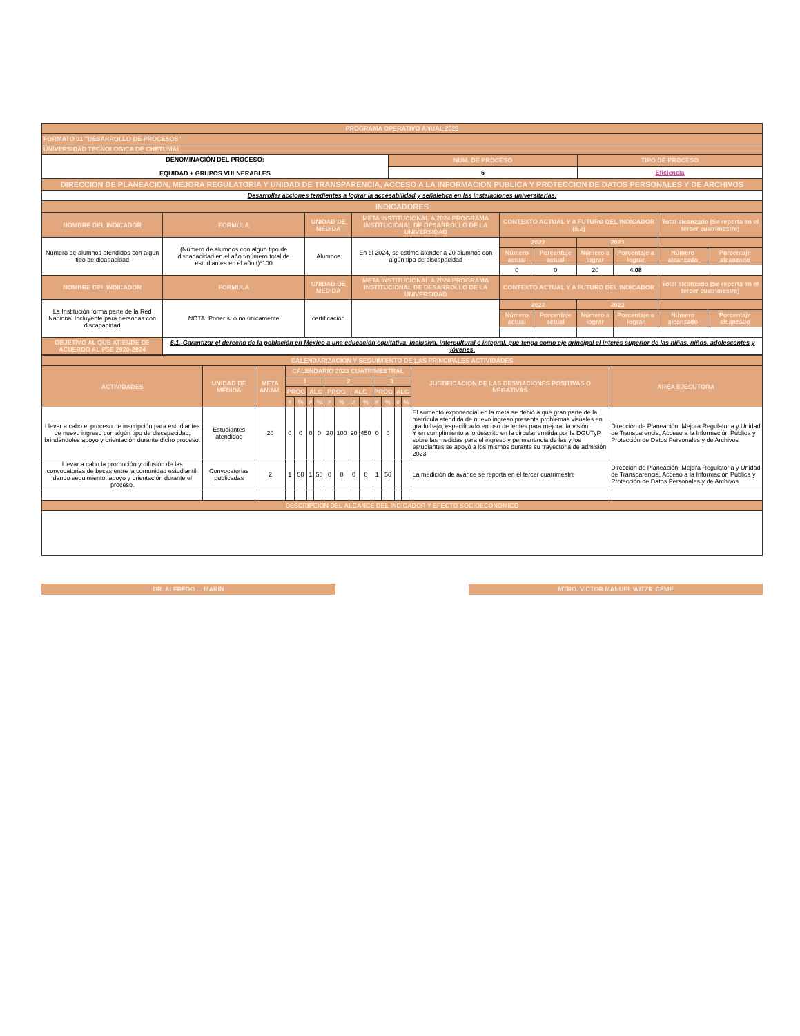| PROGRAMA OPERATIVO ANUAL 2023 | | |
| FORMATO 01 "DESARROLLO DE PROCESOS" | | |
| UNIVERSIDAD TECNOLOGICA DE CHETUMAL | | |
| DENOMINACIÓN DEL PROCESO: EQUIDAD + GRUPOS VULNERABLES | NUM. DE PROCESO | TIPO DE PROCESO |
| | 6 | Eficiencia |
| DIRECCION DE PLANEACION, MEJORA REGULATORIA Y UNIDAD DE TRANSPARENCIA, ACCESO A LA INFORMACION PUBLICA Y PROTECCION DE DATOS PERSONALES Y DE ARCHIVOS | | |
| Desarrollar acciones tendientes a lograr la accesabilidad y señalética en las instalaciones universitarias. | | |
| INDICADORES | | |
| NOMBRE DEL INDICADOR | FORMULA | UNIDAD DE MEDIDA | META INSTITUCIONAL A 2024 PROGRAMA INSTITUCIONAL DE DESARROLLO DE LA UNIVERSIDAD | CONTEXTO ACTUAL Y A FUTURO DEL INDICADOR (5.2) | | | | Total alcanzado (Se reporta en el tercer cuatrimestre) | |
| --- | --- | --- | --- | --- | --- | --- | --- | --- | --- |
| Número de alumnos atendidos con algun tipo de dicapacidad | (Número de alumnos con algun tipo de discapacidad en el año t/número total de estudiantes en el año t)*100 | Alumnos | En el 2024, se estima atender a 20 alumnos con algún tipo de discapacidad | 2022 | | 2023 | | | |
| | | | | Número actual | Porcentaje actual | Número a lograr | Porcentaje a lograr | Número alcanzado | Porcentaje alcanzado |
| | | | | 0 | 0 | 20 | 4.08 | | |
| NOMBRE DEL INDICADOR | FORMULA | UNIDAD DE MEDIDA | META INSTITUCIONAL A 2024 PROGRAMA INSTITUCIONAL DE DESARROLLO DE LA UNIVERSIDAD | CONTEXTO ACTUAL Y A FUTURO DEL INDICADOR | | | | Total alcanzado (Se reporta en el tercer cuatrimestre) | |
| La Institución forma parte de la Red Nacional Incluyente para personas con discapacidad | NOTA: Poner sí o no únicamente | certificación | | 2022 | | 2023 | | | |
| | | | | Número actual | Porcentaje actual | Número a lograr | Porcentaje a lograr | Número alcanzado | Porcentaje alcanzado |
| OBJETIVO AL QUE ATIENDE DE ACUERDO AL PSE 2020-2024 | 6.1.-Garantizar el derecho de la población en México a una educación equitativa, inclusiva, intercultural e integral, que tenga como eje principal el interés superior de las niñas, niños, adolescentes y jóvenes. | | | | | | | | |
| CALENDARIZACION Y SEGUIMIENTO DE LAS PRINCIPALES ACTIVIDADES | | | | | | | | | | | | | | | | |
| --- | --- | --- | --- | --- | --- | --- | --- | --- | --- | --- | --- | --- | --- | --- | --- | --- |
| ACTIVIDADES | UNIDAD DE MEDIDA | META ANUAL | CALENDARIO 2023 CUATRIMESTRAL | | | | | | | | | | | | JUSTIFICACION DE LAS DESVIACIONES POSITIVAS O NEGATIVAS | AREA EJECUTORA |
| | | | 1 | | | | 2 | | | | 3 | | | | | |
| | | | PROG | | ALC | | PROG | | ALC | | PROG | | ALC | | | |
| | | | # | % | # | % | # | % | # | % | # | % | # | % | | |
| Llevar a cabo el proceso de inscripción para estudiantes de nuevo ingreso con algún tipo de discapacidad, brindándoles apoyo y orientación durante dicho proceso. | Estudiantes atendidos | 20 | 0 | 0 | 0 | 0 | 20 | 100 | 90 | 450 | 0 | 0 | | | El aumento exponencial en la meta se debió a que gran parte de la matrícula atendida de nuevo ingreso presenta problemas visuales en grado bajo, especificado en uso de lentes para mejorar la visión. Y en cumplimiento a lo descrito en la circular emitida por la DGUTyP sobre las medidas para el ingreso y permanencia de las y los estudiantes se apoyó a los mismos durante su trayectoria de admisión 2023 | Dirección de Planeación, Mejora Regulatoria y Unidad de Transparencia, Acceso a la Información Pública y Protección de Datos Personales y de Archivos |
| Llevar a cabo la promoción y difusión de las convocatorias de becas entre la comunidad estudiantil; dando seguimiento, apoyo y orientación durante el proceso. | Convocatorias publicadas | 2 | 1 | 50 | 1 | 50 | 0 | 0 | 0 | 0 | 1 | 50 | | | La medición de avance se reporta en el tercer cuatrimestre | Dirección de Planeación, Mejora Regulatoria y Unidad de Transparencia, Acceso a la Información Pública y Protección de Datos Personales y de Archivos |
| DESCRIPCION DEL ALCANCE DEL INDICADOR Y EFECTO SOCIOECONOMICO | | | | | | | | | | | | | | | | |
DR. ALFREDO ... MARIN MTRO. VICTOR MANUEL WITZIL CEME